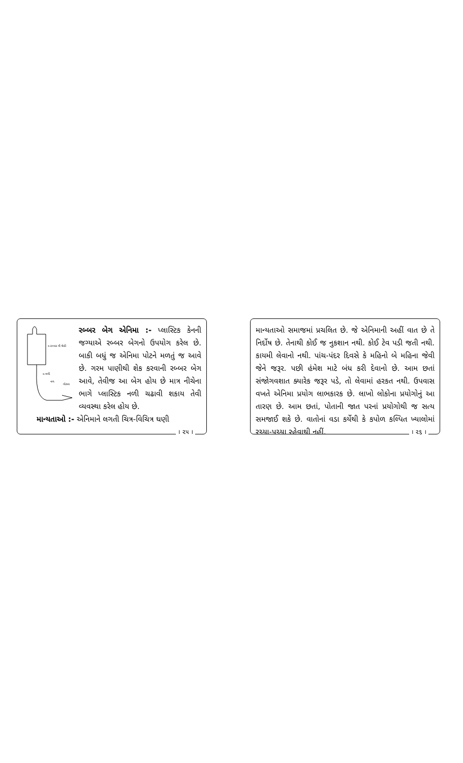←રબ્બર ની થેલી
←નળી
નળ
નોઝલ
રબ્બર બેગ એનિમા :- પ્લાસ્ટિક કેનની જગ્યાએ રબ્બર બેગનો ઉપયોગ કરેલ છે. બાકી બધું જ એનિમા પોટને મળતું જ આવે છે. ગરમ પાણીથી શેક કરવાની રબ્બર બેગ આવે, તેવીજ આ બેગ હોય છે માત્ર નીચેના ભાગે પ્લાસ્ટિક નળી ચઢાવી શકાય તેવી વ્યવસ્થા કરેલ હોય છે.
માન્યતાઓ :- એનિમાને લગતી ચિત્ર-વિચિત્ર ઘણી
। ૨૫ ।
માન્યતાઓ સમાજમાં પ્રચલિત છે. જે એનિમાની અહીં વાત છે તે નિર્દોષ છે. તેનાથી કોઈ જ નુકશાન નથી. કોઈ ટેવ પડી જતી નથી. કાયમી લેવાનો નથી. પાંચ-પંદર દિવસે કે મહિનો બે મહિના જેવી જેને જરૂર. પછી હંમેશ માટે બંધ કરી દેવાનો છે. આમ છતાં સંજોગવશાત ક્યારેક જરૂર પડે, તો લેવામાં હરકત નથી. ઉપવાસ વખતે એનિમા પ્રયોગ લાભકારક છે. લાખો લોકોના પ્રયોગોનું આ તારણ છે. આમ છતાં, પોતાની જાત પરનાં પ્રયોગોથી જ સત્ય સમજાઈ શકે છે. વાતોનાં વડા કર્યેથી કે કપોળ કલ્પિત ખ્યાલોમાં રચ્યા-પચ્યા રહેવાથી નહીં.
। ૨૬ ।